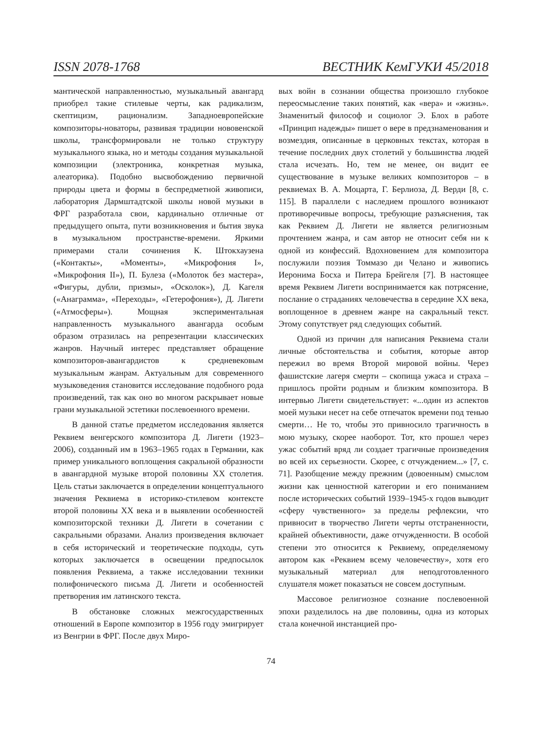ISSN 2078-1768 ВЕСТНИК КемГУКИ 45/2018
мантической направленностью, музыкальный авангард приобрел такие стилевые черты, как радикализм, скептицизм, рационализм. Западноевропейские композиторы-новаторы, развивая традиции нововенской школы, трансформировали не только структуру музыкального языка, но и методы создания музыкальной композиции (электроника, конкретная музыка, алеаторика). Подобно высвобождению первичной природы цвета и формы в беспредметной живописи, лаборатория Дармштадтской школы новой музыки в ФРГ разработала свои, кардинально отличные от предыдущего опыта, пути возникновения и бытия звука в музыкальном пространстве-времени. Яркими примерами стали сочинения К. Штокхаузена («Контакты», «Моменты», «Микрофония I», «Микрофония II»), П. Булеза («Молоток без мастера», «Фигуры, дубли, призмы», «Осколок»), Д. Кагеля («Анаграмма», «Переходы», «Гетерофония»), Д. Лигети («Атмосферы»). Мощная экспериментальная направленность музыкального авангарда особым образом отразилась на репрезентации классических жанров. Научный интерес представляет обращение композиторов-авангардистов к средневековым музыкальным жанрам. Актуальным для современного музыковедения становится исследование подобного рода произведений, так как оно во многом раскрывает новые грани музыкальной эстетики послевоенного времени.
В данной статье предметом исследования является Реквием венгерского композитора Д. Лигети (1923–2006), созданный им в 1963–1965 годах в Германии, как пример уникального воплощения сакральной образности в авангардной музыке второй половины XX столетия. Цель статьи заключается в определении концептуального значения Реквиема в историко-стилевом контексте второй половины XX века и в выявлении особенностей композиторской техники Д. Лигети в сочетании с сакральными образами. Анализ произведения включает в себя исторический и теоретические подходы, суть которых заключается в освещении предпосылок появления Реквиема, а также исследовании техники полифонического письма Д. Лигети и особенностей претворения им латинского текста.
В обстановке сложных межгосударственных отношений в Европе композитор в 1956 году эмигрирует из Венгрии в ФРГ. После двух Миро-
вых войн в сознании общества произошло глубокое переосмысление таких понятий, как «вера» и «жизнь». Знаменитый философ и социолог Э. Блох в работе «Принцип надежды» пишет о вере в предзнаменования и возмездия, описанные в церковных текстах, которая в течение последних двух столетий у большинства людей стала исчезать. Но, тем не менее, он видит ее существование в музыке великих композиторов – в реквиемах В. А. Моцарта, Г. Берлиоза, Д. Верди [8, с. 115]. В параллели с наследием прошлого возникают противоречивые вопросы, требующие разъяснения, так как Реквием Д. Лигети не является религиозным прочтением жанра, и сам автор не относит себя ни к одной из конфессий. Вдохновением для композитора послужили поэзия Томмазо ди Челано и живопись Иеронима Босха и Питера Брейгеля [7]. В настоящее время Реквием Лигети воспринимается как потрясение, послание о страданиях человечества в середине XX века, воплощенное в древнем жанре на сакральный текст. Этому сопутствует ряд следующих событий.
Одной из причин для написания Реквиема стали личные обстоятельства и события, которые автор пережил во время Второй мировой войны. Через фашистские лагеря смерти – скопища ужаса и страха – пришлось пройти родным и близким композитора. В интервью Лигети свидетельствует: «...один из аспектов моей музыки несет на себе отпечаток времени под тенью смерти… Не то, чтобы это привносило трагичность в мою музыку, скорее наоборот. Тот, кто прошел через ужас событий вряд ли создает трагичные произведения во всей их серьезности. Скорее, с отчуждением...» [7, с. 71]. Разобщение между прежним (довоенным) смыслом жизни как ценностной категории и его пониманием после исторических событий 1939–1945-х годов выводит «сферу чувственного» за пределы рефлексии, что привносит в творчество Лигети черты отстраненности, крайней объективности, даже отчужденности. В особой степени это относится к Реквиему, определяемому автором как «Реквием всему человечеству», хотя его музыкальный материал для неподготовленного слушателя может показаться не совсем доступным.
Массовое религиозное сознание послевоенной эпохи разделилось на две половины, одна из которых стала конечной инстанцией про-
74